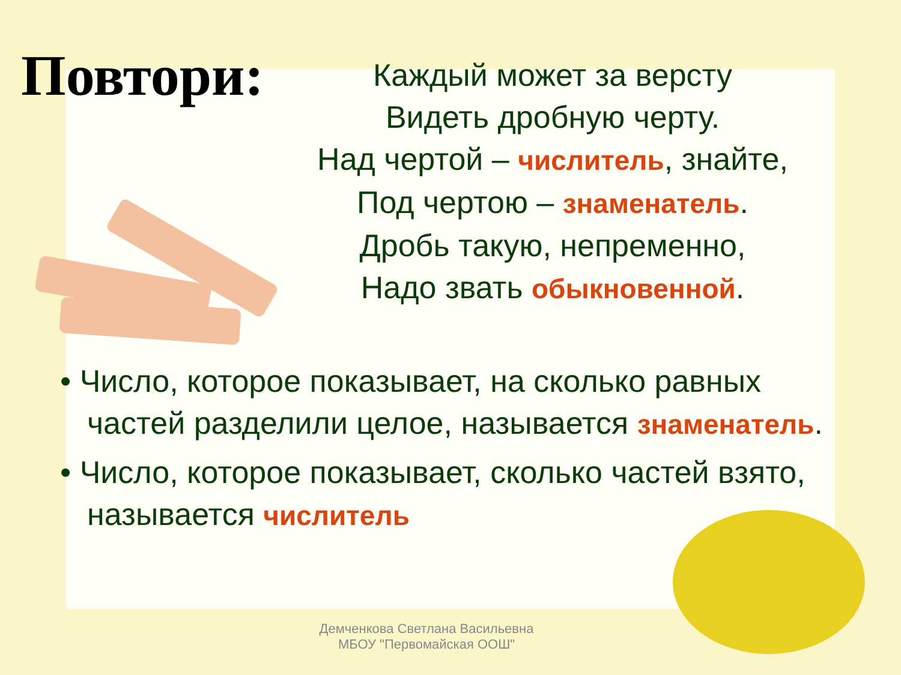Повтори:
Каждый может за версту
Видеть дробную черту.
Над чертой – числитель, знайте,
Под чертою – знаменатель.
Дробь такую, непременно,
Надо звать обыкновенной.
• Число, которое показывает, на сколько равных частей разделили целое, называется знаменатель.
• Число, которое показывает, сколько частей взято, называется числитель
Демченкова Светлана Васильевна
МБОУ "Первомайская ООШ"